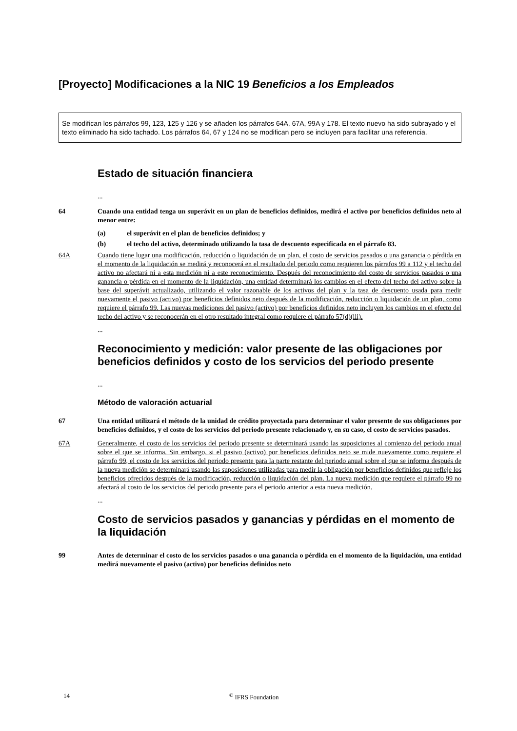[Proyecto] Modificaciones a la NIC 19 Beneficios a los Empleados
Se modifican los párrafos 99, 123, 125 y 126 y se añaden los párrafos 64A, 67A, 99A y 178. El texto nuevo ha sido subrayado y el texto eliminado ha sido tachado. Los párrafos 64, 67 y 124 no se modifican pero se incluyen para facilitar una referencia.
Estado de situación financiera
...
64 Cuando una entidad tenga un superávit en un plan de beneficios definidos, medirá el activo por beneficios definidos neto al menor entre:
(a) el superávit en el plan de beneficios definidos; y
(b) el techo del activo, determinado utilizando la tasa de descuento especificada en el párrafo 83.
64A Cuando tiene lugar una modificación, reducción o liquidación de un plan, el costo de servicios pasados o una ganancia o pérdida en el momento de la liquidación se medirá y reconocerá en el resultado del periodo como requieren los párrafos 99 a 112 y el techo del activo no afectará ni a esta medición ni a este reconocimiento. Después del reconocimiento del costo de servicios pasados o una ganancia o pérdida en el momento de la liquidación, una entidad determinará los cambios en el efecto del techo del activo sobre la base del superávit actualizado, utilizando el valor razonable de los activos del plan y la tasa de descuento usada para medir nuevamente el pasivo (activo) por beneficios definidos neto después de la modificación, reducción o liquidación de un plan, como requiere el párrafo 99. Las nuevas mediciones del pasivo (activo) por beneficios definidos neto incluyen los cambios en el efecto del techo del activo y se reconocerán en el otro resultado integral como requiere el párrafo 57(d)(iii).
...
Reconocimiento y medición: valor presente de las obligaciones por beneficios definidos y costo de los servicios del periodo presente
...
Método de valoración actuarial
67 Una entidad utilizará el método de la unidad de crédito proyectada para determinar el valor presente de sus obligaciones por beneficios definidos, y el costo de los servicios del periodo presente relacionado y, en su caso, el costo de servicios pasados.
67A Generalmente, el costo de los servicios del periodo presente se determinará usando las suposiciones al comienzo del periodo anual sobre el que se informa. Sin embargo, si el pasivo (activo) por beneficios definidos neto se mide nuevamente como requiere el párrafo 99, el costo de los servicios del periodo presente para la parte restante del periodo anual sobre el que se informa después de la nueva medición se determinará usando las suposiciones utilizadas para medir la obligación por beneficios definidos que refleje los beneficios ofrecidos después de la modificación, reducción o liquidación del plan. La nueva medición que requiere el párrafo 99 no afectará al costo de los servicios del periodo presente para el periodo anterior a esta nueva medición.
...
Costo de servicios pasados y ganancias y pérdidas en el momento de la liquidación
99 Antes de determinar el costo de los servicios pasados o una ganancia o pérdida en el momento de la liquidación, una entidad medirá nuevamente el pasivo (activo) por beneficios definidos neto
14 <sup>©</sup> IFRS Foundation